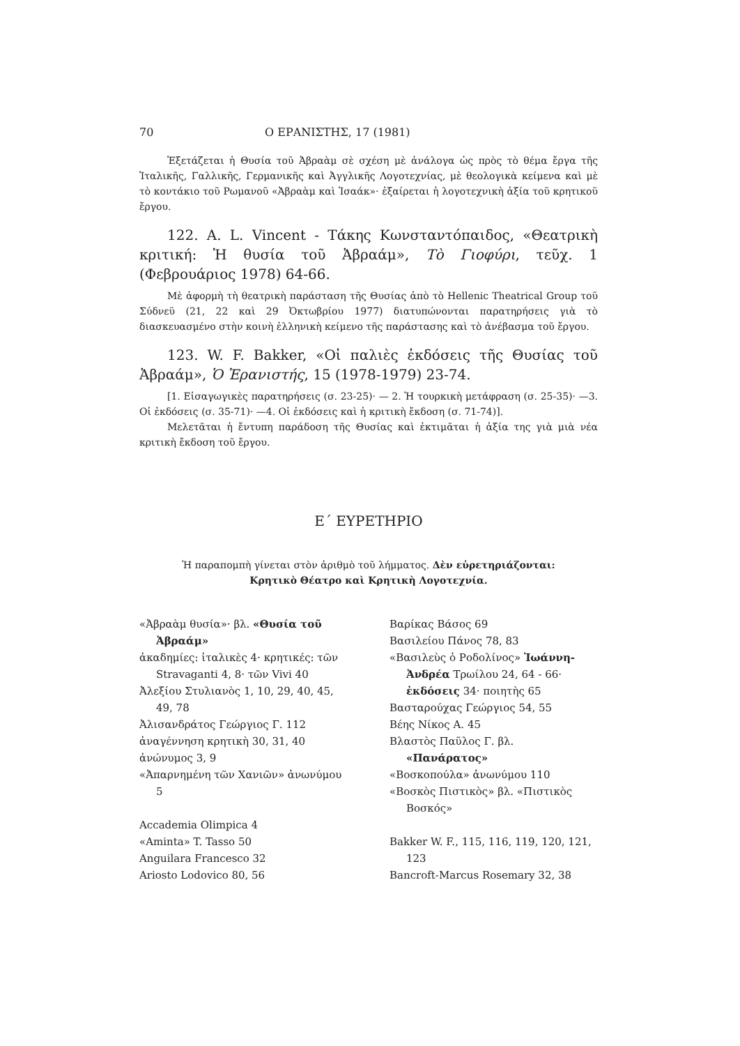70 Ο ΕΡΑΝΙΣΤΗΣ, 17 (1981)
Ἐξετάζεται ἡ Θυσία τοῦ Ἀβραὰμ σὲ σχέση μὲ ἀνάλογα ὡς πρὸς τὸ θέμα ἔργα τῆς Ἰταλικῆς, Γαλλικῆς, Γερμανικῆς καὶ Ἀγγλικῆς Λογοτεχνίας, μὲ θεολογικὰ κείμενα καὶ μὲ τὸ κοντάκιο τοῦ Ρωμανοῦ «Ἀβραὰμ καὶ Ἰσαάκ»· ἐξαίρεται ἡ λογοτεχνικὴ ἀξία τοῦ κρητικοῦ ἔργου.
122. A. L. Vincent - Τάκης Κωνσταντόπαιδος, «Θεατρικὴ κριτική: Ἡ θυσία τοῦ Ἀβραάμ», Τὸ Γιοφύρι, τεῦχ. 1 (Φεβρουάριος 1978) 64-66.
Μὲ ἀφορμὴ τὴ θεατρικὴ παράσταση τῆς Θυσίας ἀπὸ τὸ Hellenic Theatrical Group τοῦ Σύδνεϋ (21, 22 καὶ 29 Ὀκτωβρίου 1977) διατυπώνονται παρατηρήσεις γιὰ τὸ διασκευασμένο στὴν κοινὴ ἑλληνικὴ κείμενο τῆς παράστασης καὶ τὸ ἀνέβασμα τοῦ ἔργου.
123. W. F. Bakker, «Οἱ παλιὲς ἐκδόσεις τῆς Θυσίας τοῦ Ἀβραάμ», Ὁ Ἐρανιστής, 15 (1978-1979) 23-74.
[1. Εἰσαγωγικὲς παρατηρήσεις (σ. 23-25)· — 2. Ἡ τουρκικὴ μετάφραση (σ. 25-35)· —3. Οἱ ἐκδόσεις (σ. 35-71)· —4. Οἱ ἐκδόσεις καὶ ἡ κριτικὴ ἔκδοση (σ. 71-74)].
Μελετᾶται ἡ ἔντυπη παράδοση τῆς Θυσίας καὶ ἐκτιμᾶται ἡ ἀξία της γιὰ μιὰ νέα κριτικὴ ἔκδοση τοῦ ἔργου.
Ε΄ ΕΥΡΕΤΗΡΙΟ
Ἡ παραπομπὴ γίνεται στὸν ἀριθμὸ τοῦ λήμματος. Δὲν εὑρετηριάζονται:
Κρητικὸ Θέατρο καὶ Κρητικὴ Λογοτεχνία.
«Ἀβραὰμ θυσία»· βλ. «Θυσία τοῦ Ἀβραάμ»
ἀκαδημίες: ἰταλικὲς 4· κρητικές: τῶν Stravaganti 4, 8· τῶν Vivi 40
Ἀλεξίου Στυλιανὸς 1, 10, 29, 40, 45, 49, 78
Ἀλισανδράτος Γεώργιος Γ. 112
ἀναγέννηση κρητικὴ 30, 31, 40
ἀνώνυμος 3, 9
«Ἀπαρνημένη τῶν Χανιῶν» ἀνωνύμου 5
Accademia Olimpica 4
«Aminta» T. Tasso 50
Anguilara Francesco 32
Ariosto Lodovico 80, 56
Βαρίκας Βάσος 69
Βασιλείου Πάνος 78, 83
«Βασιλεὺς ὁ Ροδολίνος» Ἰωάννη-Ἀνδρέα Τρωίλου 24, 64 - 66· ἐκδόσεις 34· ποιητὴς 65
Βασταρούχας Γεώργιος 54, 55
Βέης Νίκος Α. 45
Βλαστὸς Παῦλος Γ. βλ. «Πανάρατος»
«Βοσκοπούλα» ἀνωνύμου 110
«Βοσκὸς Πιστικὸς» βλ. «Πιστικὸς Βοσκός»
Bakker W. F., 115, 116, 119, 120, 121, 123
Bancroft-Marcus Rosemary 32, 38